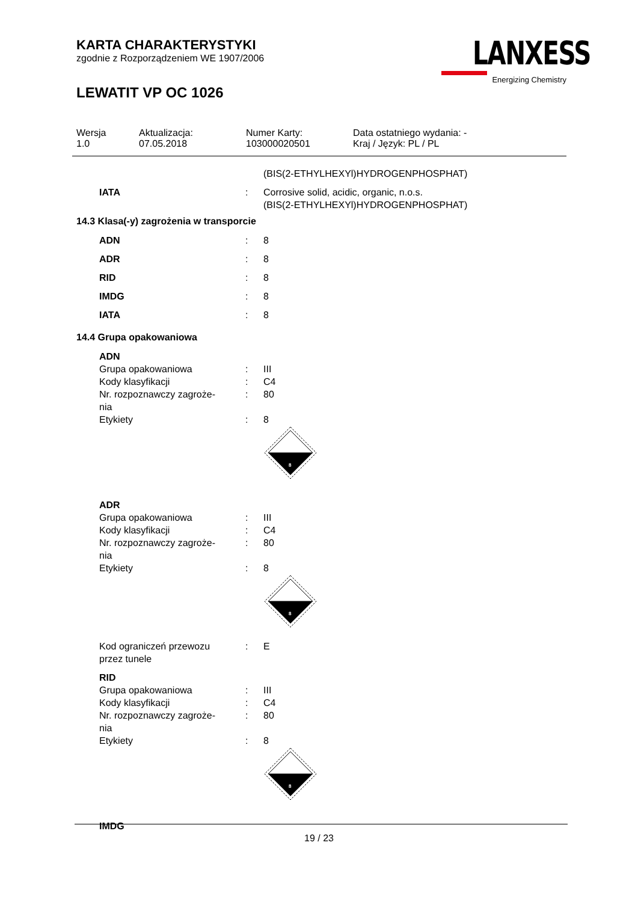KARTA CHARAKTERYSTYKI
zgodnie z Rozporządzeniem WE 1907/2006
LEWATIT VP OC 1026
LANXESS
Energizing Chemistry
| Wersja 1.0 | Aktualizacja: 07.05.2018 | Numer Karty: 103000020501 | Data ostatniego wydania: - Kraj / Język: PL / PL |
| | | (BIS(2-ETHYLHEXYl)HYDROGENPHOSPHAT) |
| IATA | : | Corrosive solid, acidic, organic, n.o.s. (BIS(2-ETHYLHEXYl)HYDROGENPHOSPHAT) |
14.3 Klasa(-y) zagrożenia w transporcie
| ADN | : | 8 |
| ADR | : | 8 |
| RID | : | 8 |
| IMDG | : | 8 |
| IATA | : | 8 |
14.4 Grupa opakowaniowa
| ADN | | |
| Grupa opakowaniowa | : | III |
| Kody klasyfikacji | : | C4 |
| Nr. rozpoznawczy zagroże- nia | : | 80 |
| Etykiety | : | 8 8 |
| ADR | | |
| Grupa opakowaniowa | : | III |
| Kody klasyfikacji | : | C4 |
| Nr. rozpoznawczy zagroże- nia | : | 80 |
| Etykiety | : | 8 8 |
| Kod ograniczeń przewozu przez tunele | : | E |
| RID | | |
| Grupa opakowaniowa | : | III |
| Kody klasyfikacji | : | C4 |
| Nr. rozpoznawczy zagroże- nia | : | 80 |
| Etykiety | : | 8 8 |
| IMDG | | |
19 / 23